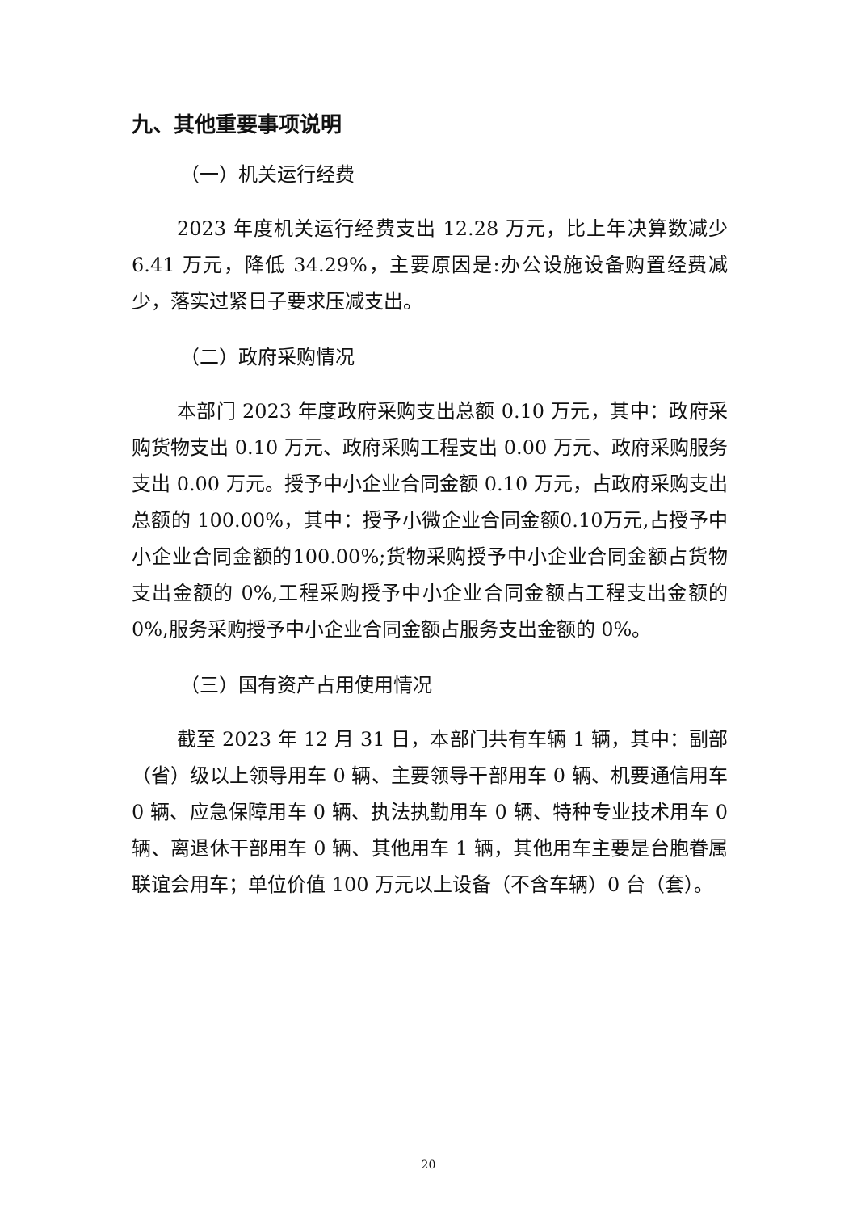九、其他重要事项说明
（一）机关运行经费
2023 年度机关运行经费支出 12.28 万元，比上年决算数减少 6.41 万元，降低 34.29%，主要原因是:办公设施设备购置经费减少，落实过紧日子要求压减支出。
（二）政府采购情况
本部门 2023 年度政府采购支出总额 0.10 万元，其中：政府采购货物支出 0.10 万元、政府采购工程支出 0.00 万元、政府采购服务支出 0.00 万元。授予中小企业合同金额 0.10 万元，占政府采购支出总额的 100.00%，其中：授予小微企业合同金额0.10万元,占授予中小企业合同金额的100.00%;货物采购授予中小企业合同金额占货物支出金额的 0%,工程采购授予中小企业合同金额占工程支出金额的 0%,服务采购授予中小企业合同金额占服务支出金额的 0%。
（三）国有资产占用使用情况
截至 2023 年 12 月 31 日，本部门共有车辆 1 辆，其中：副部（省）级以上领导用车 0 辆、主要领导干部用车 0 辆、机要通信用车 0 辆、应急保障用车 0 辆、执法执勤用车 0 辆、特种专业技术用车 0 辆、离退休干部用车 0 辆、其他用车 1 辆，其他用车主要是台胞眷属联谊会用车；单位价值 100 万元以上设备（不含车辆）0 台（套）。
20